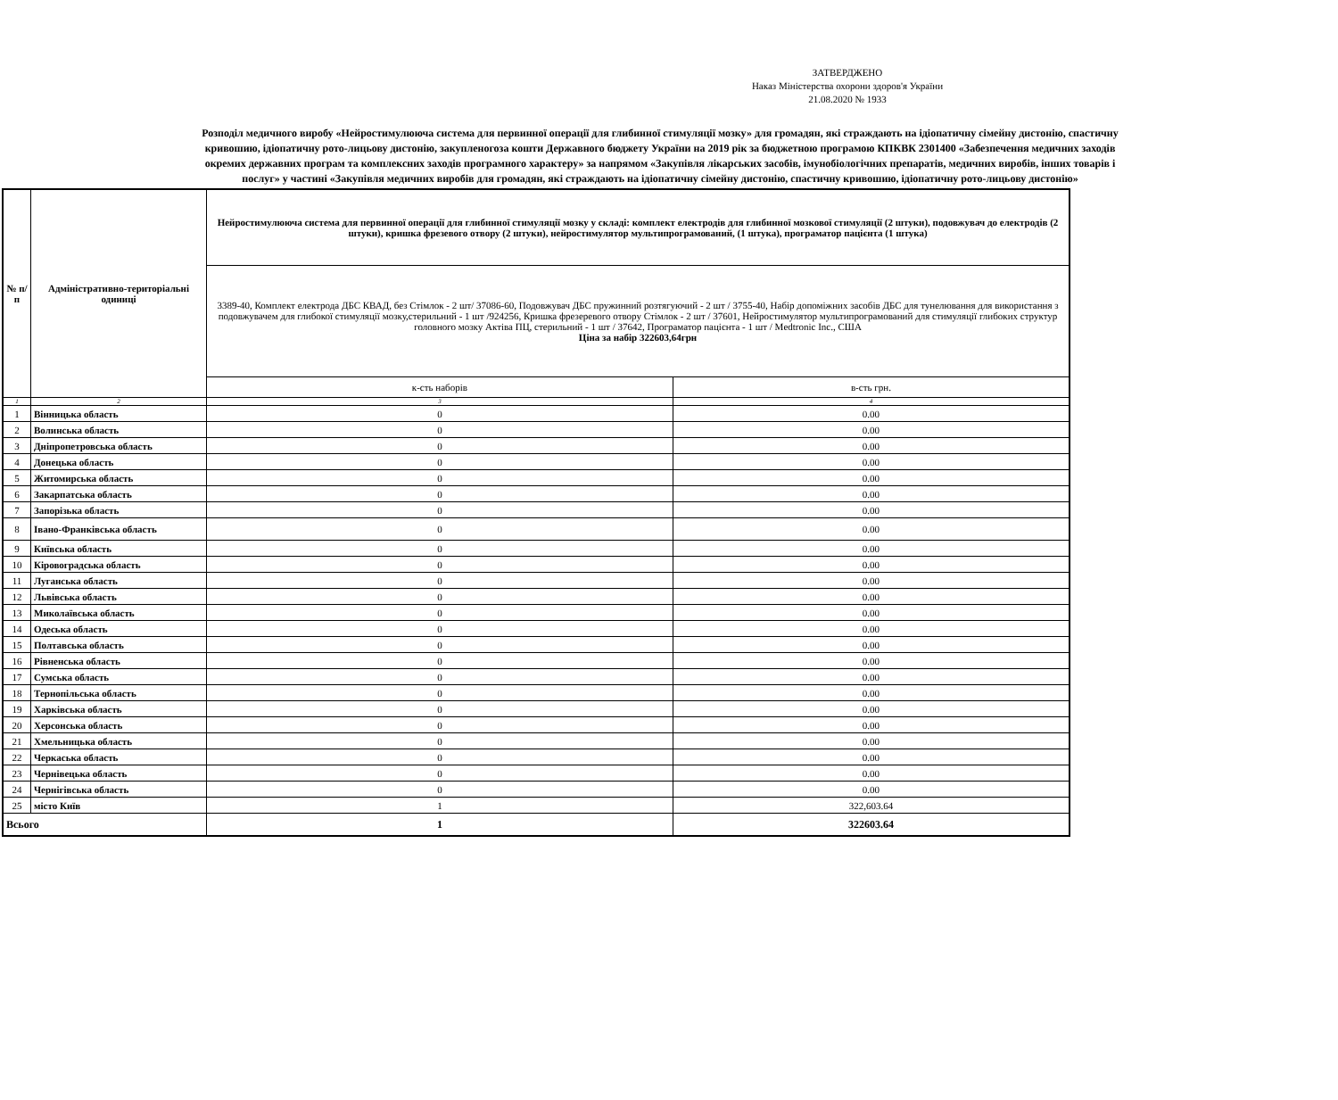ЗАТВЕРДЖЕНО
Наказ Міністерства охорони здоров'я України
21.08.2020 № 1933
Розподіл медичного виробу «Нейростимулююча система для первинної операції для глибинної стимуляції мозку» для громадян, які страждають на ідіопатичну сімейну дистонію, спастичну кривошию, ідіопатичну рото-лицьову дистонію, закупленогоза кошти Державного бюджету України на 2019 рік за бюджетною програмою КПКВК 2301400 «Забезпечення медичних заходів окремих державних програм та комплексних заходів програмного характеру» за напрямом «Закупівля лікарських засобів, імунобіологічних препаратів, медичних виробів, інших товарів і послуг» у частині «Закупівля медичних виробів для громадян, які страждають на ідіопатичну сімейну дистонію, спастичну кривошию, ідіопатичну рото-лицьову дистонію»
| № п/п | Адміністративно-територіальні одиниці | Нейростимулююча система для первинної операції для глибинної стимуляції мозку у складі: комплект електродів для глибинної мозкової стимуляції (2 штуки), подовжувач до електродів (2 штуки), кришка фрезевого отвору (2 штуки), нейростимулятор мультипрограмований, (1 штука), програматор пацієнта (1 штука) | |
| --- | --- | --- | --- |
| | | 3389-40, Комплект електрода ДБС КВАД, без Стімлок - 2 шт/ 37086-60, Подовжувач ДБС пружинний розтягуючий - 2 шт / 3755-40, Набір допоміжних засобів ДБС для тунелювання для використання з подовжувачем для глибокої стимуляції мозку,стерильний - 1 шт /924256, Кришка фрезеревого отвору Стімлок - 2 шт / 37601, Нейростимулятор мультипрограмований для стимуляції глибоких структур головного мозку Актіва ПЦ, стерильний - 1 шт / 37642, Програматор пацієнта - 1 шт / Medtronic Inc., США Ціна за набір 322603,64грн | |
| | | к-сть наборів | в-сть грн. |
| 1 | 2 | 3 | 4 |
| 1 | Вінницька область | 0 | 0.00 |
| 2 | Волинська область | 0 | 0.00 |
| 3 | Дніпропетровська область | 0 | 0.00 |
| 4 | Донецька область | 0 | 0.00 |
| 5 | Житомирська область | 0 | 0.00 |
| 6 | Закарпатська область | 0 | 0.00 |
| 7 | Запорізька область | 0 | 0.00 |
| 8 | Івано-Франківська область | 0 | 0.00 |
| 9 | Київська область | 0 | 0.00 |
| 10 | Кіровоградська область | 0 | 0.00 |
| 11 | Луганська область | 0 | 0.00 |
| 12 | Львівська область | 0 | 0.00 |
| 13 | Миколаївська область | 0 | 0.00 |
| 14 | Одеська область | 0 | 0.00 |
| 15 | Полтавська область | 0 | 0.00 |
| 16 | Рівненська область | 0 | 0.00 |
| 17 | Сумська область | 0 | 0.00 |
| 18 | Тернопільська область | 0 | 0.00 |
| 19 | Харківська область | 0 | 0.00 |
| 20 | Херсонська область | 0 | 0.00 |
| 21 | Хмельницька область | 0 | 0.00 |
| 22 | Черкаська область | 0 | 0.00 |
| 23 | Чернівецька область | 0 | 0.00 |
| 24 | Чернігівська область | 0 | 0.00 |
| 25 | місто Київ | 1 | 322,603.64 |
| Всього | | 1 | 322603.64 |